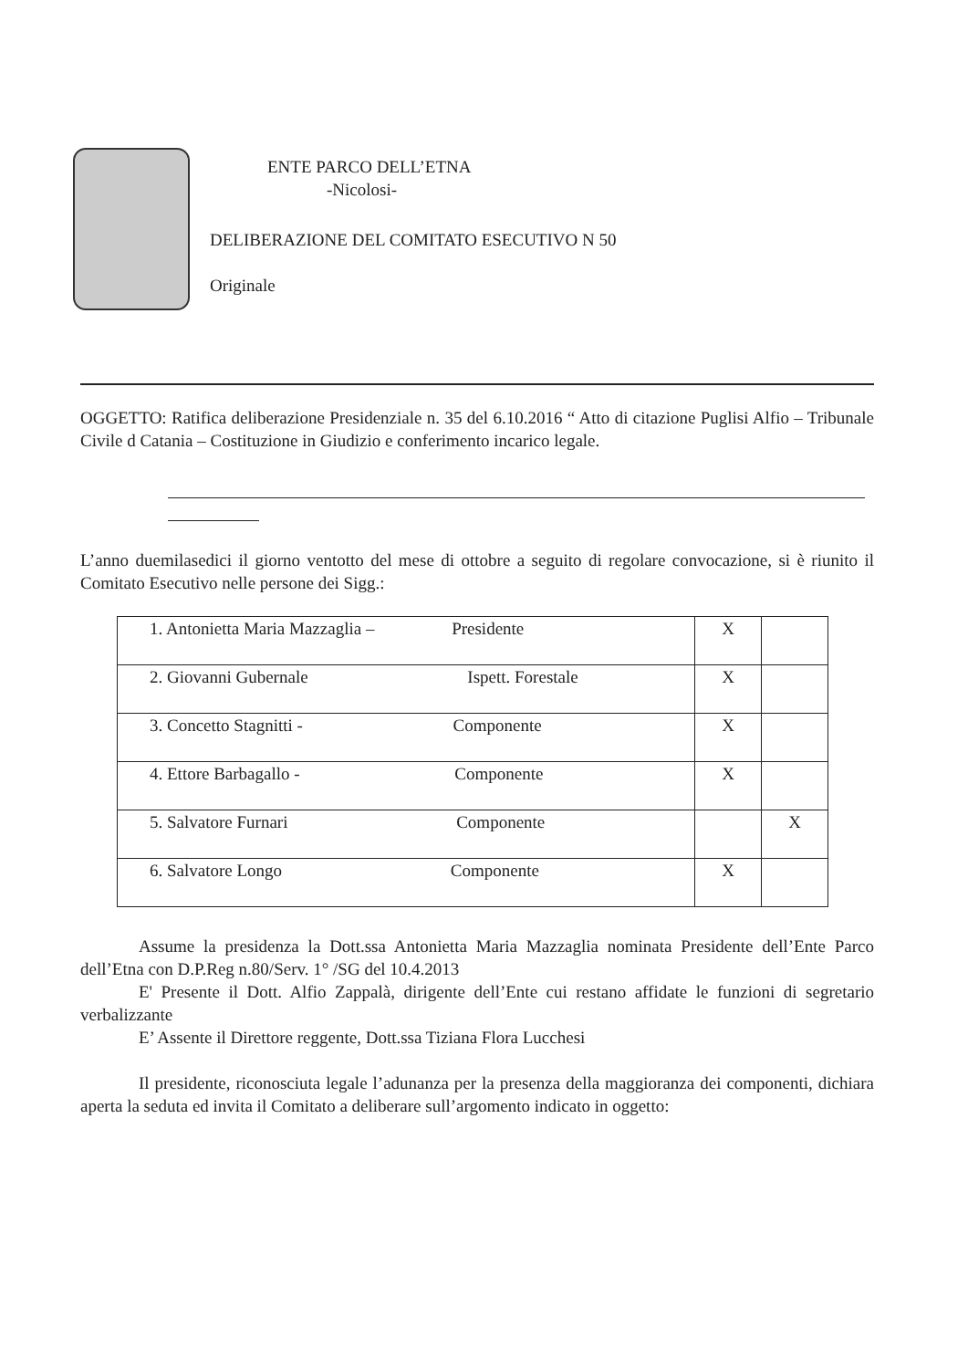ENTE PARCO DELL’ETNA
-Nicolosi-
DELIBERAZIONE DEL COMITATO ESECUTIVO N 50
Originale
OGGETTO: Ratifica deliberazione Presidenziale n. 35 del 6.10.2016 “ Atto di citazione Puglisi Alfio – Tribunale Civile d Catania – Costituzione in Giudizio e conferimento incarico legale.
L’anno duemilasedici il giorno ventotto del mese di ottobre a seguito di regolare convocazione, si è riunito il Comitato Esecutivo nelle persone dei Sigg.:
| 1. Antonietta Maria Mazzaglia – Presidente | X | |
| 2. Giovanni Gubernale Ispett. Forestale | X | |
| 3. Concetto Stagnitti - Componente | X | |
| 4. Ettore Barbagallo - Componente | X | |
| 5. Salvatore Furnari Componente | | X |
| 6. Salvatore Longo Componente | X | |
Assume la presidenza la Dott.ssa Antonietta Maria Mazzaglia nominata Presidente dell’Ente Parco dell’Etna con D.P.Reg n.80/Serv. 1° /SG del 10.4.2013
E' Presente il Dott. Alfio Zappalà, dirigente dell’Ente cui restano affidate le funzioni di segretario verbalizzante
E’ Assente il Direttore reggente, Dott.ssa Tiziana Flora Lucchesi
Il presidente, riconosciuta legale l’adunanza per la presenza della maggioranza dei componenti, dichiara aperta la seduta ed invita il Comitato a deliberare sull’argomento indicato in oggetto: